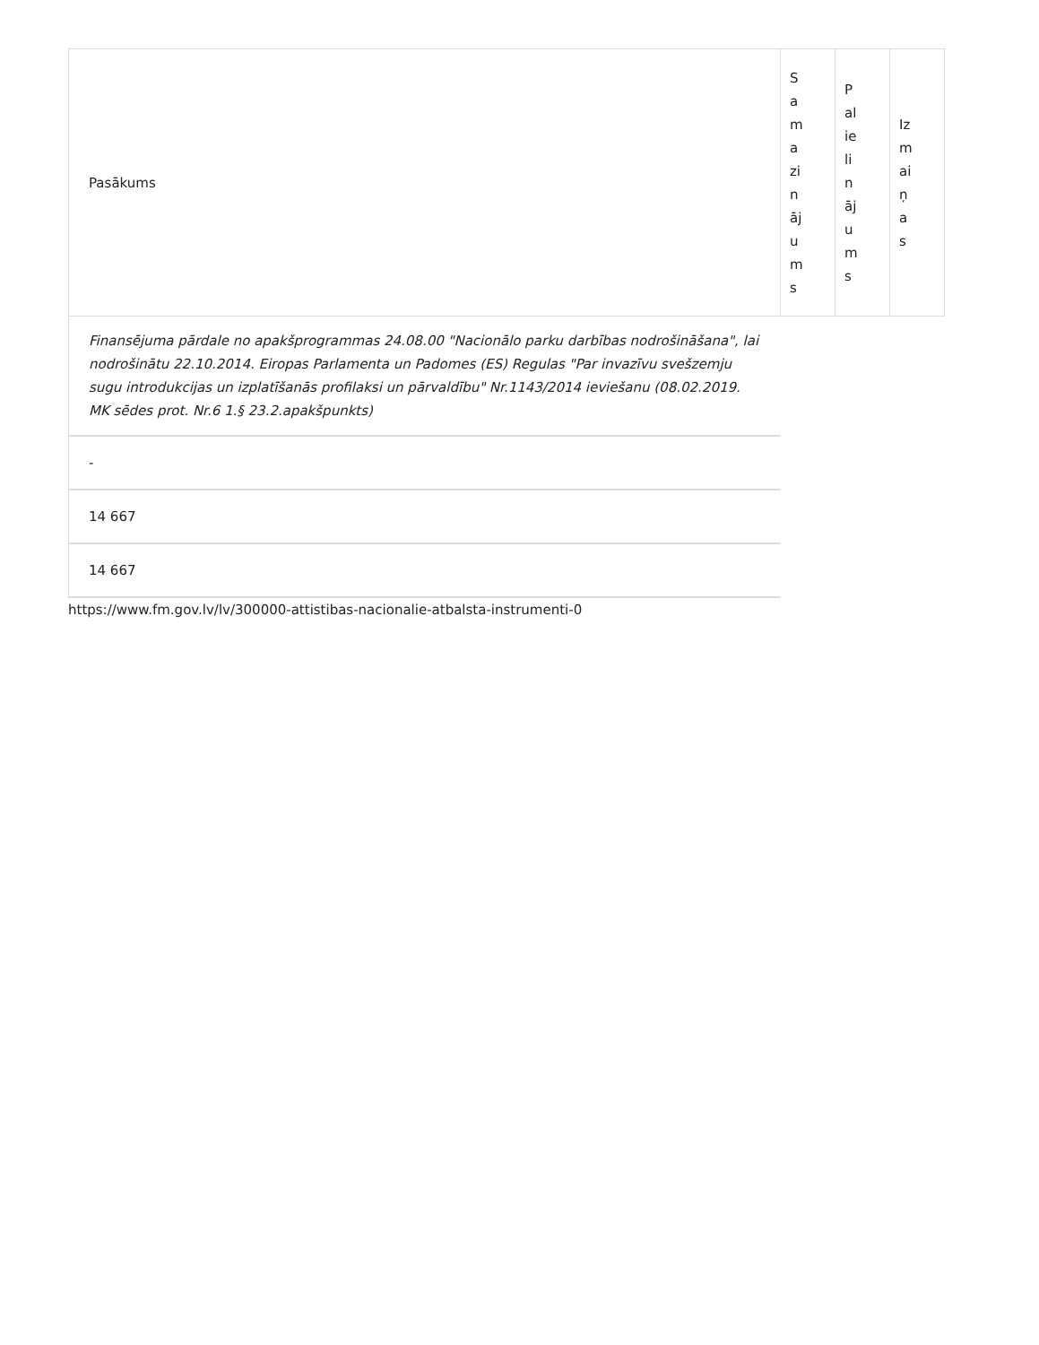| Pasākums | S a m a zi n āj u m s | P al ie li n āj u m s | Iz m ai ņ a s |
| --- | --- | --- | --- |
| Finansējuma pārdale no apakšprogrammas 24.08.00 "Nacionālo parku darbības nodrošināšana", lai nodrošinātu 22.10.2014. Eiropas Parlamenta un Padomes (ES) Regulas "Par invazīvu svešzemju sugu introdukcijas un izplatīšanās profilaksi un pārvaldību" Nr.1143/2014 ieviešanu (08.02.2019. MK sēdes prot. Nr.6 1.§ 23.2.apakšpunkts) | | | |
| - | | | |
| 14 667 | | | |
| 14 667 | | | |
https://www.fm.gov.lv/lv/300000-attistibas-nacionalie-atbalsta-instrumenti-0